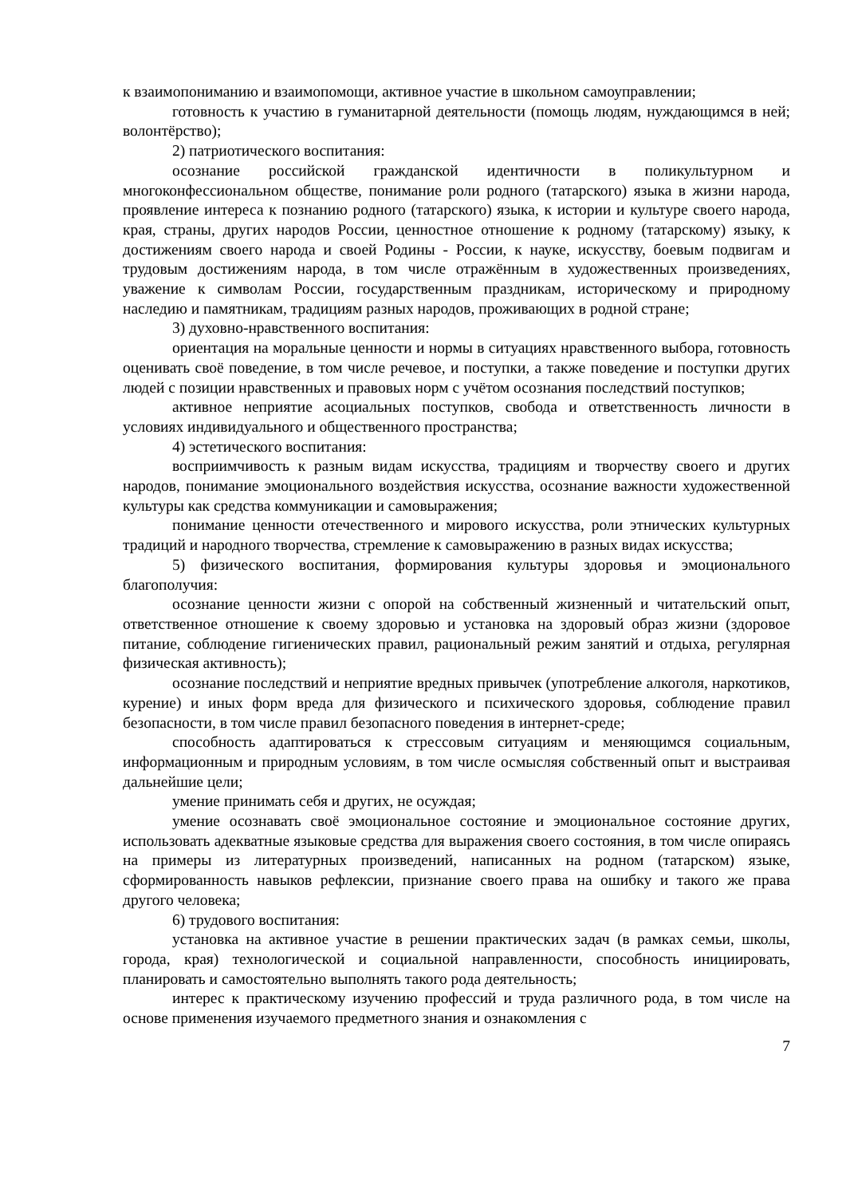к взаимопониманию и взаимопомощи, активное участие в школьном самоуправлении;
готовность к участию в гуманитарной деятельности (помощь людям, нуждающимся в ней; волонтёрство);
2) патриотического воспитания:
осознание российской гражданской идентичности в поликультурном и многоконфессиональном обществе, понимание роли родного (татарского) языка в жизни народа, проявление интереса к познанию родного (татарского) языка, к истории и культуре своего народа, края, страны, других народов России, ценностное отношение к родному (татарскому) языку, к достижениям своего народа и своей Родины - России, к науке, искусству, боевым подвигам и трудовым достижениям народа, в том числе отражённым в художественных произведениях, уважение к символам России, государственным праздникам, историческому и природному наследию и памятникам, традициям разных народов, проживающих в родной стране;
3) духовно-нравственного воспитания:
ориентация на моральные ценности и нормы в ситуациях нравственного выбора, готовность оценивать своё поведение, в том числе речевое, и поступки, а также поведение и поступки других людей с позиции нравственных и правовых норм с учётом осознания последствий поступков;
активное неприятие асоциальных поступков, свобода и ответственность личности в условиях индивидуального и общественного пространства;
4) эстетического воспитания:
восприимчивость к разным видам искусства, традициям и творчеству своего и других народов, понимание эмоционального воздействия искусства, осознание важности художественной культуры как средства коммуникации и самовыражения;
понимание ценности отечественного и мирового искусства, роли этнических культурных традиций и народного творчества, стремление к самовыражению в разных видах искусства;
5) физического воспитания, формирования культуры здоровья и эмоционального благополучия:
осознание ценности жизни с опорой на собственный жизненный и читательский опыт, ответственное отношение к своему здоровью и установка на здоровый образ жизни (здоровое питание, соблюдение гигиенических правил, рациональный режим занятий и отдыха, регулярная физическая активность);
осознание последствий и неприятие вредных привычек (употребление алкоголя, наркотиков, курение) и иных форм вреда для физического и психического здоровья, соблюдение правил безопасности, в том числе правил безопасного поведения в интернет-среде;
способность адаптироваться к стрессовым ситуациям и меняющимся социальным, информационным и природным условиям, в том числе осмысляя собственный опыт и выстраивая дальнейшие цели;
умение принимать себя и других, не осуждая;
умение осознавать своё эмоциональное состояние и эмоциональное состояние других, использовать адекватные языковые средства для выражения своего состояния, в том числе опираясь на примеры из литературных произведений, написанных на родном (татарском) языке, сформированность навыков рефлексии, признание своего права на ошибку и такого же права другого человека;
6) трудового воспитания:
установка на активное участие в решении практических задач (в рамках семьи, школы, города, края) технологической и социальной направленности, способность инициировать, планировать и самостоятельно выполнять такого рода деятельность;
интерес к практическому изучению профессий и труда различного рода, в том числе на основе применения изучаемого предметного знания и ознакомления с
7